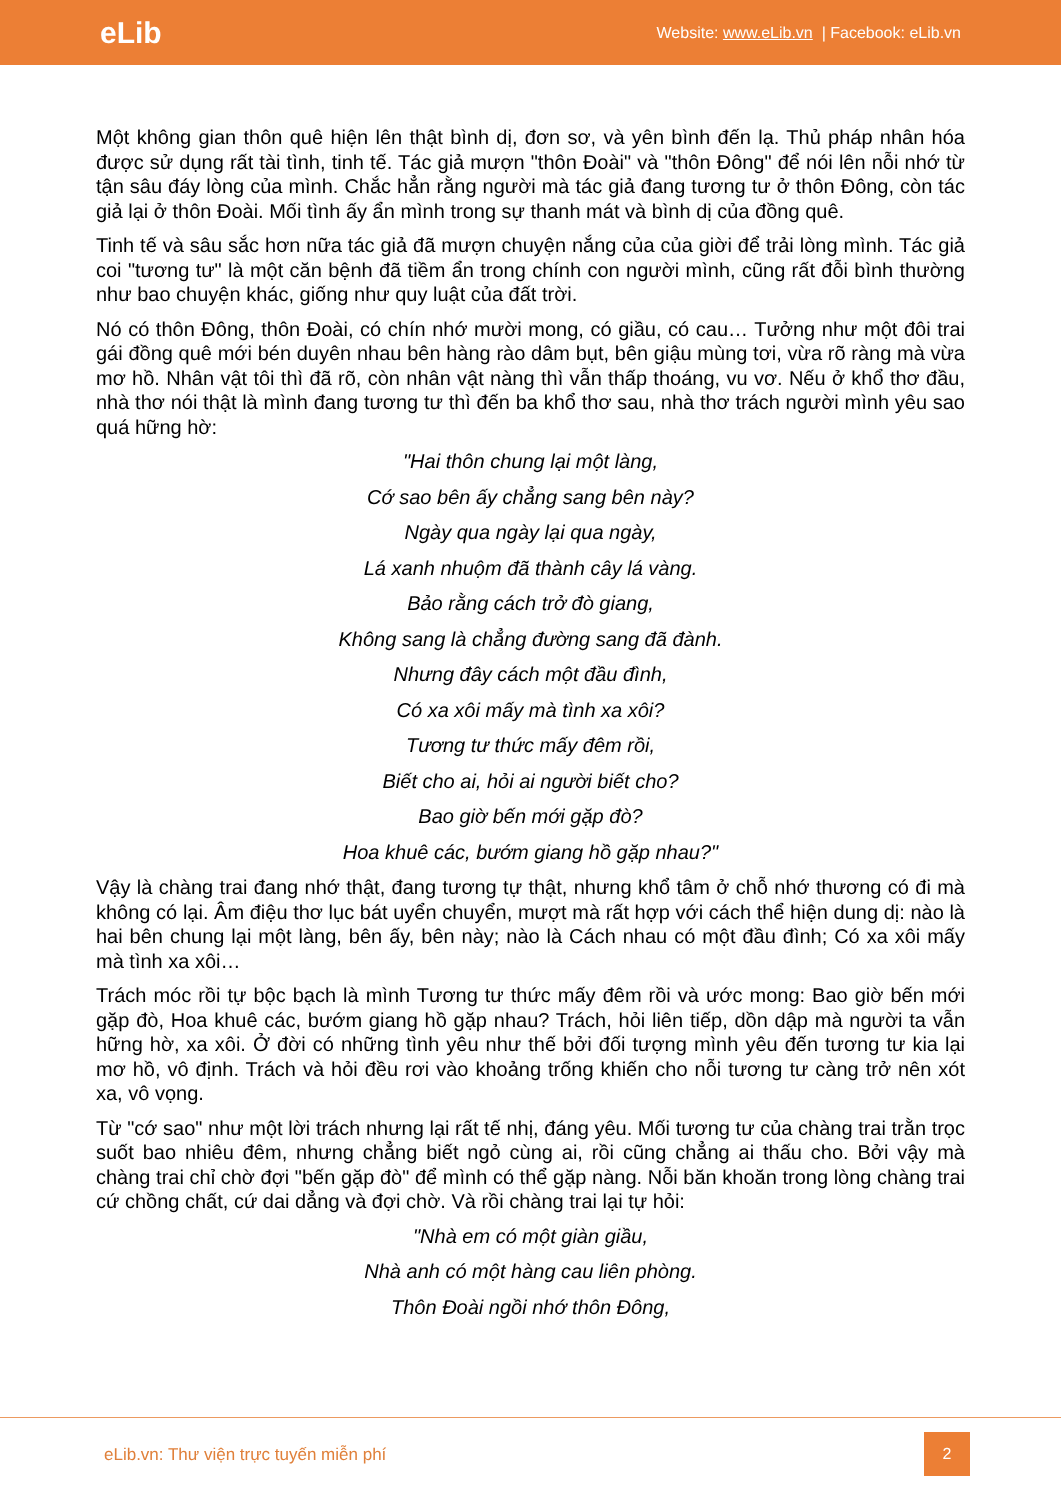eLib
Website: www.eLib.vn | Facebook: eLib.vn
Một không gian thôn quê hiện lên thật bình dị, đơn sơ, và yên bình đến lạ. Thủ pháp nhân hóa được sử dụng rất tài tình, tinh tế. Tác giả mượn "thôn Đoài" và "thôn Đông" để nói lên nỗi nhớ từ tận sâu đáy lòng của mình. Chắc hẳn rằng người mà tác giả đang tương tư ở thôn Đông, còn tác giả lại ở thôn Đoài. Mối tình ấy ẩn mình trong sự thanh mát và bình dị của đồng quê.
Tinh tế và sâu sắc hơn nữa tác giả đã mượn chuyện nắng của của giời để trải lòng mình. Tác giả coi "tương tư" là một căn bệnh đã tiềm ẩn trong chính con người mình, cũng rất đỗi bình thường như bao chuyện khác, giống như quy luật của đất trời.
Nó có thôn Đông, thôn Đoài, có chín nhớ mười mong, có giầu, có cau… Tưởng như một đôi trai gái đồng quê mới bén duyên nhau bên hàng rào dâm bụt, bên giậu mùng tơi, vừa rõ ràng mà vừa mơ hồ. Nhân vật tôi thì đã rõ, còn nhân vật nàng thì vẫn thấp thoáng, vu vơ. Nếu ở khổ thơ đầu, nhà thơ nói thật là mình đang tương tư thì đến ba khổ thơ sau, nhà thơ trách người mình yêu sao quá hững hờ:
"Hai thôn chung lại một làng,
Cớ sao bên ấy chẳng sang bên này?
Ngày qua ngày lại qua ngày,
Lá xanh nhuộm đã thành cây lá vàng.
Bảo rằng cách trở đò giang,
Không sang là chẳng đường sang đã đành.
Nhưng đây cách một đầu đình,
Có xa xôi mấy mà tình xa xôi?
Tương tư thức mấy đêm rồi,
Biết cho ai, hỏi ai người biết cho?
Bao giờ bến mới gặp đò?
Hoa khuê các, bướm giang hồ gặp nhau?"
Vậy là chàng trai đang nhớ thật, đang tương tự thật, nhưng khổ tâm ở chỗ nhớ thương có đi mà không có lại. Âm điệu thơ lục bát uyển chuyển, mượt mà rất hợp với cách thể hiện dung dị: nào là hai bên chung lại một làng, bên ấy, bên này; nào là Cách nhau có một đầu đình; Có xa xôi mấy mà tình xa xôi…
Trách móc rồi tự bộc bạch là mình Tương tư thức mấy đêm rồi và ước mong: Bao giờ bến mới gặp đò, Hoa khuê các, bướm giang hồ gặp nhau? Trách, hỏi liên tiếp, dồn dập mà người ta vẫn hững hờ, xa xôi. Ở đời có những tình yêu như thế bởi đối tượng mình yêu đến tương tư kia lại mơ hồ, vô định. Trách và hỏi đều rơi vào khoảng trống khiến cho nỗi tương tư càng trở nên xót xa, vô vọng.
Từ "cớ sao" như một lời trách nhưng lại rất tế nhị, đáng yêu. Mối tương tư của chàng trai trằn trọc suốt bao nhiêu đêm, nhưng chẳng biết ngỏ cùng ai, rồi cũng chẳng ai thấu cho. Bởi vậy mà chàng trai chỉ chờ đợi "bến gặp đò" để mình có thể gặp nàng. Nỗi băn khoăn trong lòng chàng trai cứ chồng chất, cứ dai dẳng và đợi chờ. Và rồi chàng trai lại tự hỏi:
"Nhà em có một giàn giầu,
Nhà anh có một hàng cau liên phòng.
Thôn Đoài ngồi nhớ thôn Đông,
eLib.vn: Thư viện trực tuyến miễn phí
2